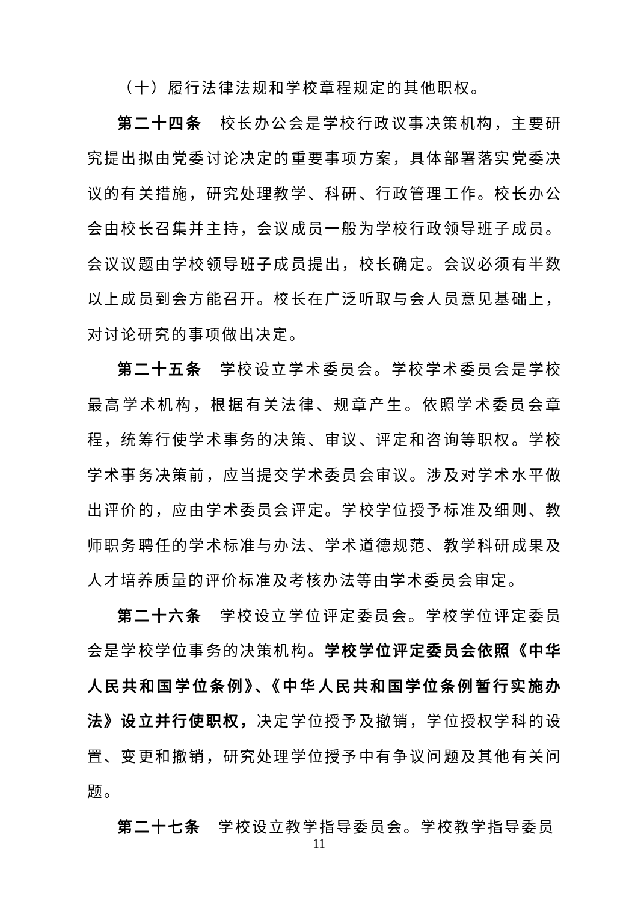（十）履行法律法规和学校章程规定的其他职权。
第二十四条　校长办公会是学校行政议事决策机构，主要研究提出拟由党委讨论决定的重要事项方案，具体部署落实党委决议的有关措施，研究处理教学、科研、行政管理工作。校长办公会由校长召集并主持，会议成员一般为学校行政领导班子成员。会议议题由学校领导班子成员提出，校长确定。会议必须有半数以上成员到会方能召开。校长在广泛听取与会人员意见基础上，对讨论研究的事项做出决定。
第二十五条　学校设立学术委员会。学校学术委员会是学校最高学术机构，根据有关法律、规章产生。依照学术委员会章程，统筹行使学术事务的决策、审议、评定和咨询等职权。学校学术事务决策前，应当提交学术委员会审议。涉及对学术水平做出评价的，应由学术委员会评定。学校学位授予标准及细则、教师职务聘任的学术标准与办法、学术道德规范、教学科研成果及人才培养质量的评价标准及考核办法等由学术委员会审定。
第二十六条　学校设立学位评定委员会。学校学位评定委员会是学校学位事务的决策机构。学校学位评定委员会依照《中华人民共和国学位条例》、《中华人民共和国学位条例暂行实施办法》设立并行使职权，决定学位授予及撤销，学位授权学科的设置、变更和撤销，研究处理学位授予中有争议问题及其他有关问题。
第二十七条　学校设立教学指导委员会。学校教学指导委员
11